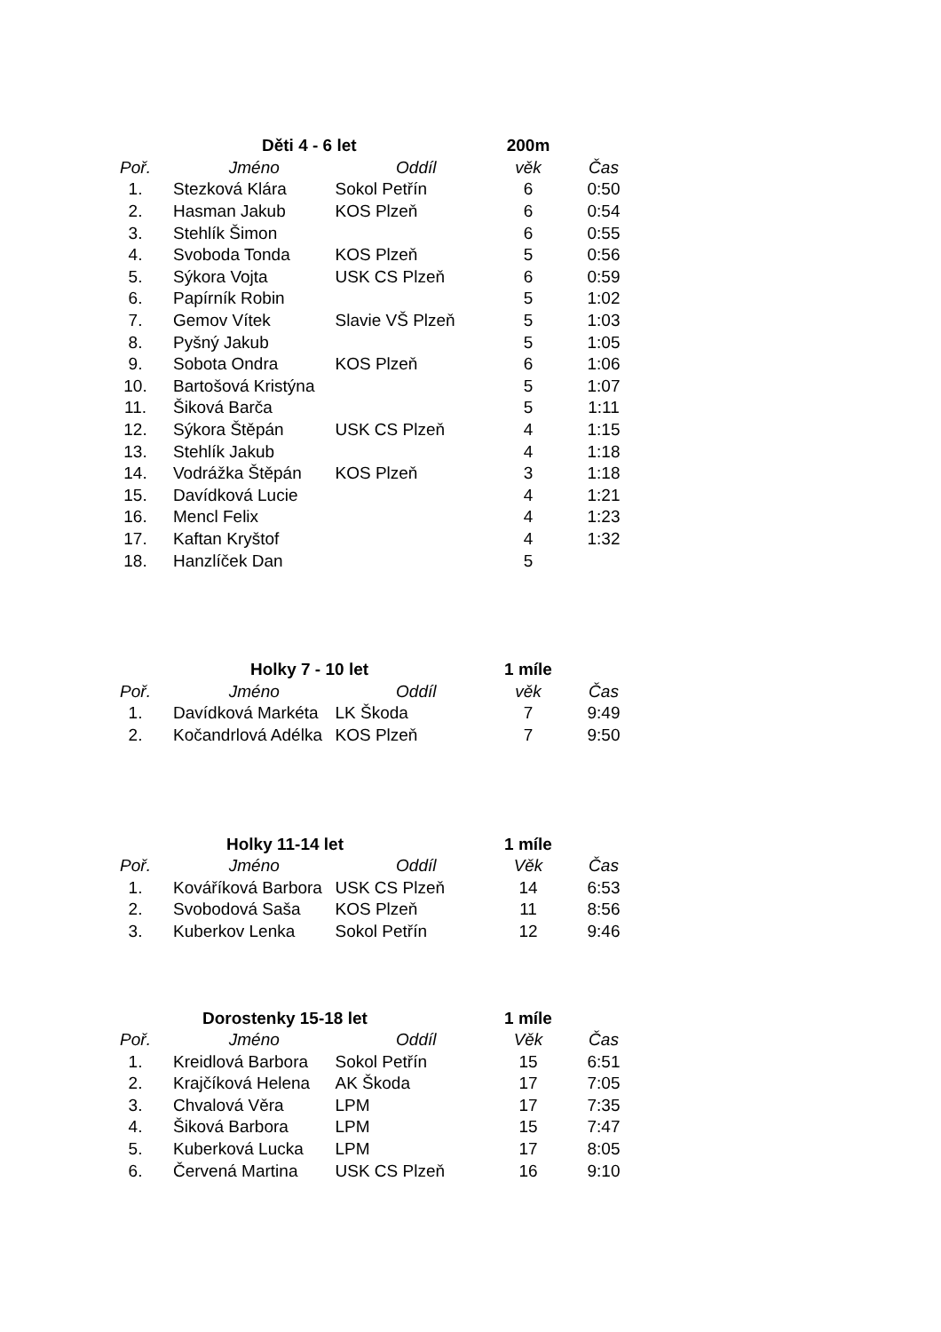| | Děti 4 - 6 let | | 200m | |
| Poř. | Jméno | Oddíl | věk | Čas |
| 1. | Stezková Klára | Sokol Petřín | 6 | 0:50 |
| 2. | Hasman Jakub | KOS Plzeň | 6 | 0:54 |
| 3. | Stehlík Šimon | | 6 | 0:55 |
| 4. | Svoboda Tonda | KOS Plzeň | 5 | 0:56 |
| 5. | Sýkora Vojta | USK CS Plzeň | 6 | 0:59 |
| 6. | Papírník Robin | | 5 | 1:02 |
| 7. | Gemov Vítek | Slavie VŠ Plzeň | 5 | 1:03 |
| 8. | Pyšný Jakub | | 5 | 1:05 |
| 9. | Sobota Ondra | KOS Plzeň | 6 | 1:06 |
| 10. | Bartošová Kristýna | | 5 | 1:07 |
| 11. | Šiková Barča | | 5 | 1:11 |
| 12. | Sýkora Štěpán | USK CS Plzeň | 4 | 1:15 |
| 13. | Stehlík Jakub | | 4 | 1:18 |
| 14. | Vodrážka Štěpán | KOS Plzeň | 3 | 1:18 |
| 15. | Davídková Lucie | | 4 | 1:21 |
| 16. | Mencl Felix | | 4 | 1:23 |
| 17. | Kaftan Kryštof | | 4 | 1:32 |
| 18. | Hanzlíček Dan | | 5 | |
| | Holky 7 - 10 let | | 1 míle | |
| Poř. | Jméno | Oddíl | věk | Čas |
| 1. | Davídková Markéta | LK Škoda | 7 | 9:49 |
| 2. | Kočandrlová Adélka | KOS Plzeň | 7 | 9:50 |
| | Holky 11-14 let | | 1 míle | |
| Poř. | Jméno | Oddíl | Věk | Čas |
| 1. | Kováříková Barbora | USK CS Plzeň | 14 | 6:53 |
| 2. | Svobodová Saša | KOS Plzeň | 11 | 8:56 |
| 3. | Kuberkov Lenka | Sokol Petřín | 12 | 9:46 |
| | Dorostenky 15-18 let | | 1 míle | |
| Poř. | Jméno | Oddíl | Věk | Čas |
| 1. | Kreidlová Barbora | Sokol Petřín | 15 | 6:51 |
| 2. | Krajčíková Helena | AK Škoda | 17 | 7:05 |
| 3. | Chvalová Věra | LPM | 17 | 7:35 |
| 4. | Šiková Barbora | LPM | 15 | 7:47 |
| 5. | Kuberková Lucka | LPM | 17 | 8:05 |
| 6. | Červená Martina | USK CS Plzeň | 16 | 9:10 |